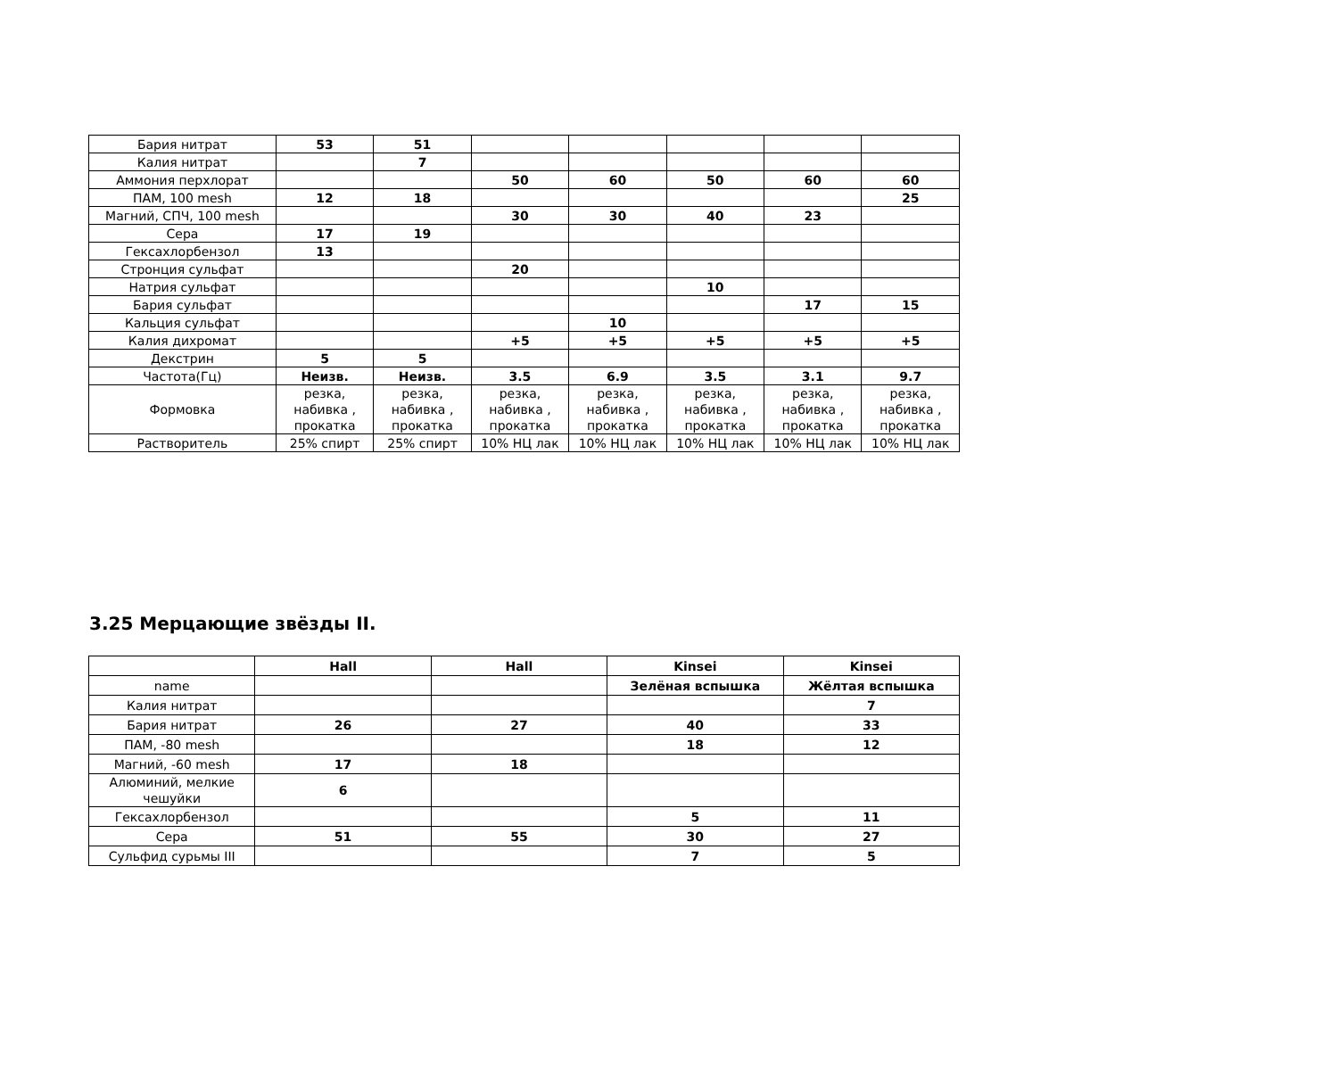| Бария нитрат | 53 | 51 | | | | | |
| Калия нитрат | | 7 | | | | | |
| Аммония перхлорат | | | 50 | 60 | 50 | 60 | 60 |
| ПАМ, 100 mesh | 12 | 18 | | | | | 25 |
| Магний, СПЧ, 100 mesh | | | 30 | 30 | 40 | 23 | |
| Сера | 17 | 19 | | | | | |
| Гексахлорбензол | 13 | | | | | | |
| Стронция сульфат | | | 20 | | | | |
| Натрия сульфат | | | | | 10 | | |
| Бария сульфат | | | | | | 17 | 15 |
| Кальция сульфат | | | | 10 | | | |
| Калия дихромат | | | +5 | +5 | +5 | +5 | +5 |
| Декстрин | 5 | 5 | | | | | |
| Частота(Гц) | Неизв. | Неизв. | 3.5 | 6.9 | 3.5 | 3.1 | 9.7 |
| Формовка | резка, набивка , прокатка | резка, набивка , прокатка | резка, набивка , прокатка | резка, набивка , прокатка | резка, набивка , прокатка | резка, набивка , прокатка | резка, набивка , прокатка |
| Растворитель | 25% спирт | 25% спирт | 10% НЦ лак | 10% НЦ лак | 10% НЦ лак | 10% НЦ лак | 10% НЦ лак |
3.25 Мерцающие звёзды II.
| | Hall | Hall | Kinsei | Kinsei |
| --- | --- | --- | --- | --- |
| name | | | Зелёная вспышка | Жёлтая вспышка |
| Калия нитрат | | | | 7 |
| Бария нитрат | 26 | 27 | 40 | 33 |
| ПАМ, -80 mesh | | | 18 | 12 |
| Магний, -60 mesh | 17 | 18 | | |
| Алюминий, мелкие чешуйки | 6 | | | |
| Гексахлорбензол | | | 5 | 11 |
| Сера | 51 | 55 | 30 | 27 |
| Сульфид сурьмы III | | | 7 | 5 |